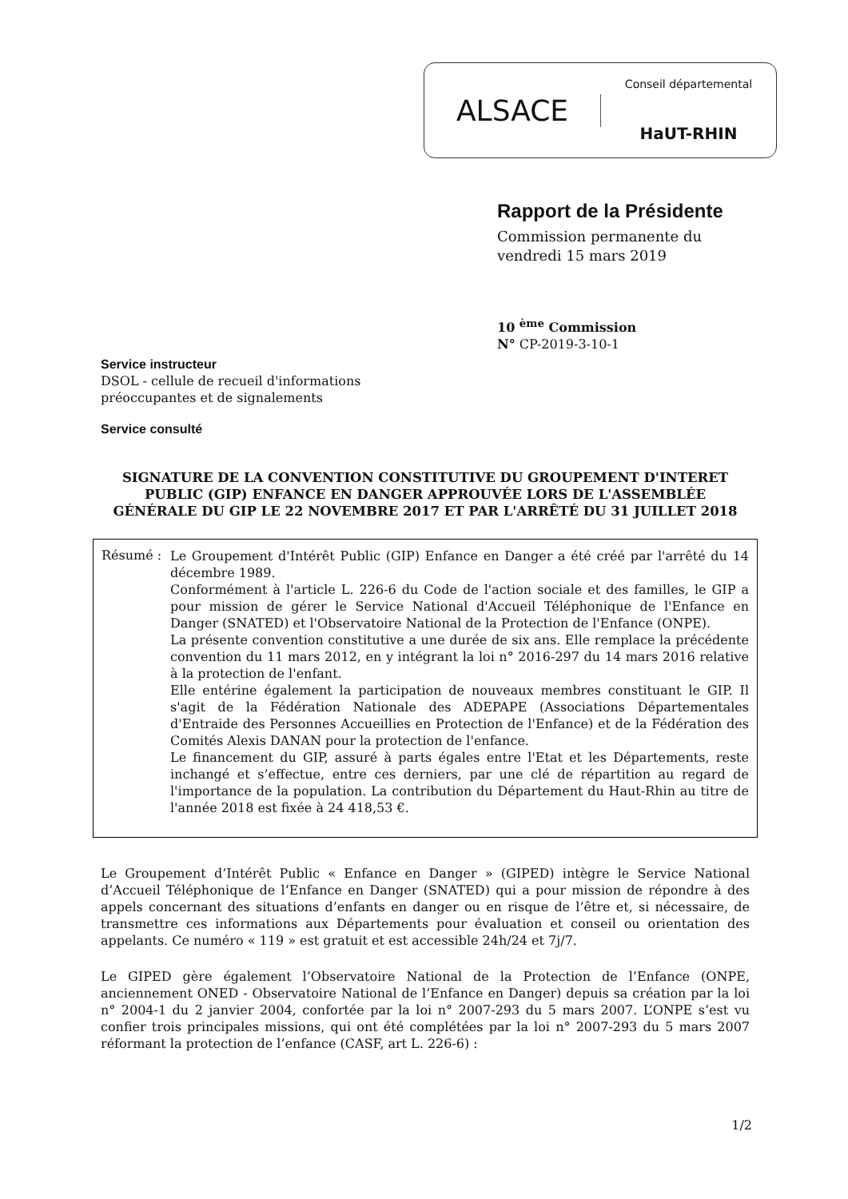ALSACE
Conseil départemental
HaUT-RHIN
Rapport de la Présidente
Commission permanente du
vendredi 15 mars 2019
10 <sup>ème</sup> Commission
N° CP-2019-3-10-1
Service instructeur
DSOL - cellule de recueil d'informations
préoccupantes et de signalements
Service consulté
SIGNATURE DE LA CONVENTION CONSTITUTIVE DU GROUPEMENT D'INTERET PUBLIC (GIP) ENFANCE EN DANGER APPROUVÉE LORS DE L'ASSEMBLÉE GÉNÉRALE DU GIP LE 22 NOVEMBRE 2017 ET PAR L'ARRÊTÉ DU 31 JUILLET 2018
Résumé :
Le Groupement d'Intérêt Public (GIP) Enfance en Danger a été créé par l'arrêté du 14 décembre 1989.
Conformément à l'article L. 226-6 du Code de l'action sociale et des familles, le GIP a pour mission de gérer le Service National d'Accueil Téléphonique de l'Enfance en Danger (SNATED) et l'Observatoire National de la Protection de l'Enfance (ONPE).
La présente convention constitutive a une durée de six ans. Elle remplace la précédente convention du 11 mars 2012, en y intégrant la loi n° 2016-297 du 14 mars 2016 relative à la protection de l'enfant.
Elle entérine également la participation de nouveaux membres constituant le GIP. Il s'agit de la Fédération Nationale des ADEPAPE (Associations Départementales d'Entraide des Personnes Accueillies en Protection de l'Enfance) et de la Fédération des Comités Alexis DANAN pour la protection de l'enfance.
Le financement du GIP, assuré à parts égales entre l'Etat et les Départements, reste inchangé et s’effectue, entre ces derniers, par une clé de répartition au regard de l'importance de la population. La contribution du Département du Haut-Rhin au titre de l'année 2018 est fixée à 24 418,53 €.
Le Groupement d’Intérêt Public « Enfance en Danger » (GIPED) intègre le Service National d’Accueil Téléphonique de l’Enfance en Danger (SNATED) qui a pour mission de répondre à des appels concernant des situations d’enfants en danger ou en risque de l’être et, si nécessaire, de transmettre ces informations aux Départements pour évaluation et conseil ou orientation des appelants. Ce numéro « 119 » est gratuit et est accessible 24h/24 et 7j/7.
Le GIPED gère également l’Observatoire National de la Protection de l’Enfance (ONPE, anciennement ONED - Observatoire National de l’Enfance en Danger) depuis sa création par la loi n° 2004-1 du 2 janvier 2004, confortée par la loi n° 2007-293 du 5 mars 2007. L’ONPE s’est vu confier trois principales missions, qui ont été complétées par la loi n° 2007-293 du 5 mars 2007 réformant la protection de l’enfance (CASF, art L. 226-6) :
1/2